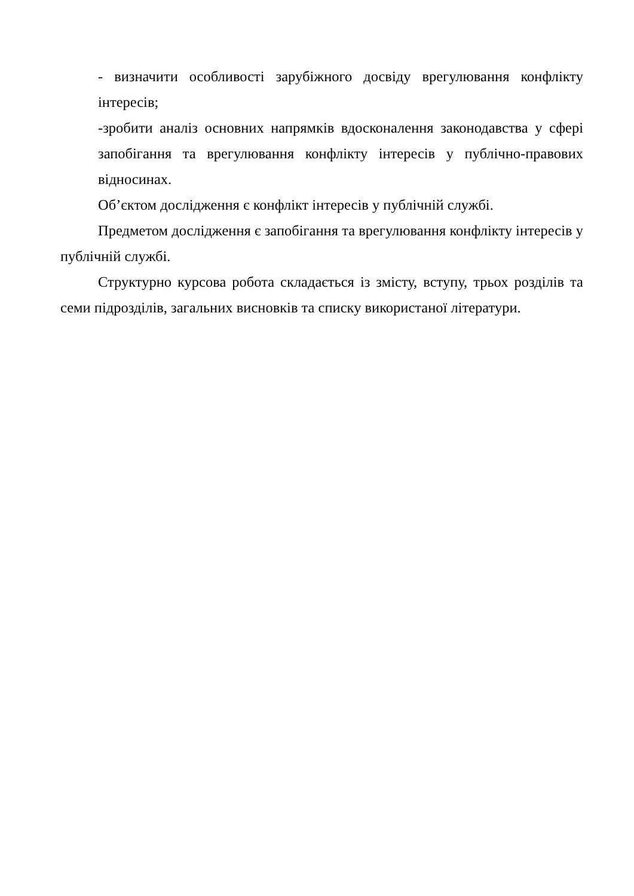- визначити особливості зарубіжного досвіду врегулювання конфлікту інтересів;
-зробити аналіз основних напрямків вдосконалення законодавства у сфері запобігання та врегулювання конфлікту інтересів у публічно-правових відносинах.
Об’єктом дослідження є конфлікт інтересів у публічній службі.
Предметом дослідження є запобігання та врегулювання конфлікту інтересів у публічній службі.
Структурно курсова робота складається із змісту, вступу, трьох розділів та семи підрозділів, загальних висновків та списку використаної літератури.